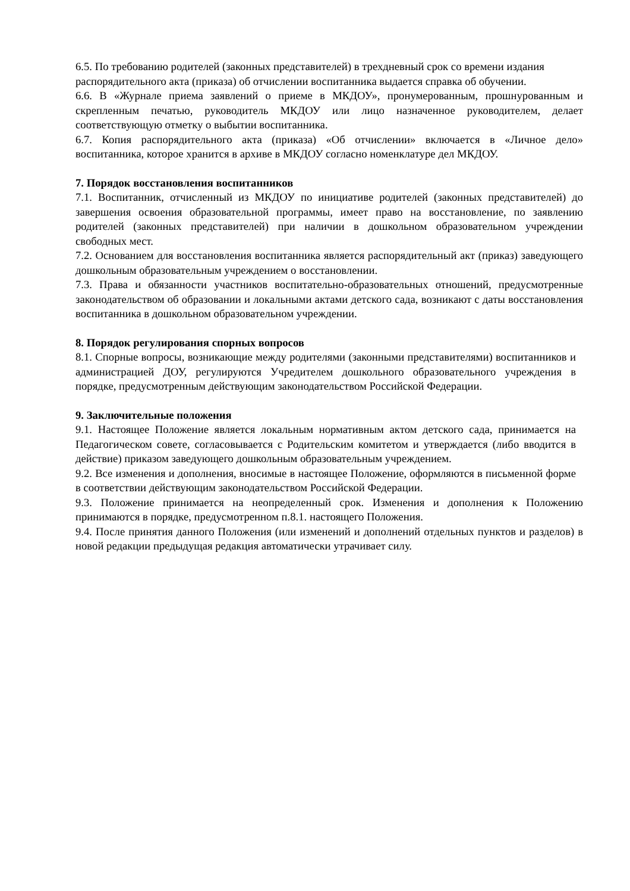6.5. По требованию родителей (законных представителей) в трехдневный срок со времени издания распорядительного акта (приказа) об отчислении воспитанника выдается справка об обучении.
6.6. В «Журнале приема заявлений о приеме в МКДОУ», пронумерованным, прошнурованным и скрепленным печатью, руководитель МКДОУ или лицо назначенное руководителем, делает соответствующую отметку о выбытии воспитанника.
6.7. Копия распорядительного акта (приказа) «Об отчислении» включается в «Личное дело» воспитанника, которое хранится в архиве в МКДОУ согласно номенклатуре дел МКДОУ.
7. Порядок восстановления воспитанников
7.1. Воспитанник, отчисленный из МКДОУ по инициативе родителей (законных представителей) до завершения освоения образовательной программы, имеет право на восстановление, по заявлению родителей (законных представителей) при наличии в дошкольном образовательном учреждении свободных мест.
7.2. Основанием для восстановления воспитанника является распорядительный акт (приказ) заведующего дошкольным образовательным учреждением о восстановлении.
7.3. Права и обязанности участников воспитательно-образовательных отношений, предусмотренные законодательством об образовании и локальными актами детского сада, возникают с даты восстановления воспитанника в дошкольном образовательном учреждении.
8. Порядок регулирования спорных вопросов
8.1. Спорные вопросы, возникающие между родителями (законными представителями) воспитанников и администрацией ДОУ, регулируются Учредителем дошкольного образовательного учреждения в порядке, предусмотренным действующим законодательством Российской Федерации.
9. Заключительные положения
9.1. Настоящее Положение является локальным нормативным актом детского сада, принимается на Педагогическом совете, согласовывается с Родительским комитетом и утверждается (либо вводится в действие) приказом заведующего дошкольным образовательным учреждением.
9.2. Все изменения и дополнения, вносимые в настоящее Положение, оформляются в письменной форме в соответствии действующим законодательством Российской Федерации.
9.3. Положение принимается на неопределенный срок. Изменения и дополнения к Положению принимаются в порядке, предусмотренном п.8.1. настоящего Положения.
9.4. После принятия данного Положения (или изменений и дополнений отдельных пунктов и разделов) в новой редакции предыдущая редакция автоматически утрачивает силу.